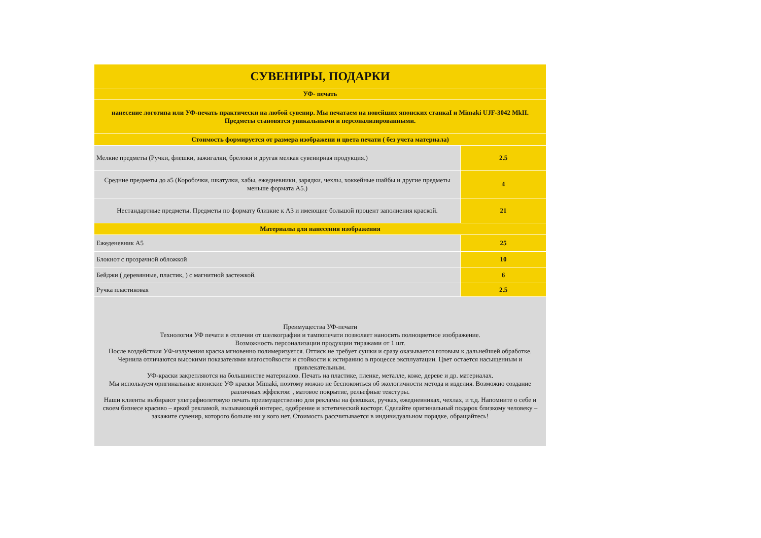| СУВЕНИРЫ, ПОДАРКИ | |
| УФ- печать | |
| нанесение логотипа или УФ-печать практически на любой сувенир. Мы печатаем на новейших японских станкаI и Mimaki UJF-3042 MkII. Предметы становятся уникальными и персонализированными. | |
| Стоимость формируется от размера изображени и цвета печати ( без учета материала) | |
| Мелкие предметы (Ручки, флешки, зажигалки, брелоки и другая мелкая сувенирная продукция.) | 2.5 |
| Средние предметы до а5 (Коробочки, шкатулки, хабы, ежедневники, зарядки, чехлы, хоккейные шайбы и другие предметы меньше формата А5.) | 4 |
| Нестандартные предметы. Предметы по формату близкие к А3 и имеющие большой процент заполнения краской. | 21 |
| Материалы для нанесения изображения | |
| Ежеденевник А5 | 25 |
| Блокнот с прозрачной обложкой | 10 |
| Бейджи ( деревянные, пластик, ) с магнитной застежкой. | 6 |
| Ручка пластиковая | 2.5 |
| Преимущества УФ-печати Технология УФ печати в отличии от шелкографии и тампопечати позволяет наносить полноцветное изображение. Возможность персонализации продукции тиражами от 1 шт. После воздействия УФ-излучения краска мгновенно полимеризуется. Оттиск не требует сушки и сразу оказывается готовым к дальнейшей обработке. Чернила отличаются высокими показателями влагостойкости и стойкости к истиранию в процессе эксплуатации. Цвет остается насыщенным и привлекательным. УФ-краски закрепляются на большинстве материалов. Печать на пластике, пленке, металле, коже, дереве и др. материалах. Мы используем оригинальные японские УФ краски Mimaki, поэтому можно не беспокоиться об экологичности метода и изделия. Возможно создание различных эффектов: , матовое покрытие, рельефные текстуры. Наши клиенты выбирают ультрафиолетовую печать преимущественно для рекламы на флешках, ручках, ежедневниках, чехлах, и т.д. Напомните о себе и своем бизнесе красиво – яркой рекламой, вызывающей интерес, одобрение и эстетический восторг. Сделайте оригинальный подарок близкому человеку – закажите сувенир, которого больше ни у кого нет. Стоимость рассчитывается в индивидуальном порядке, обращайтесь! | |